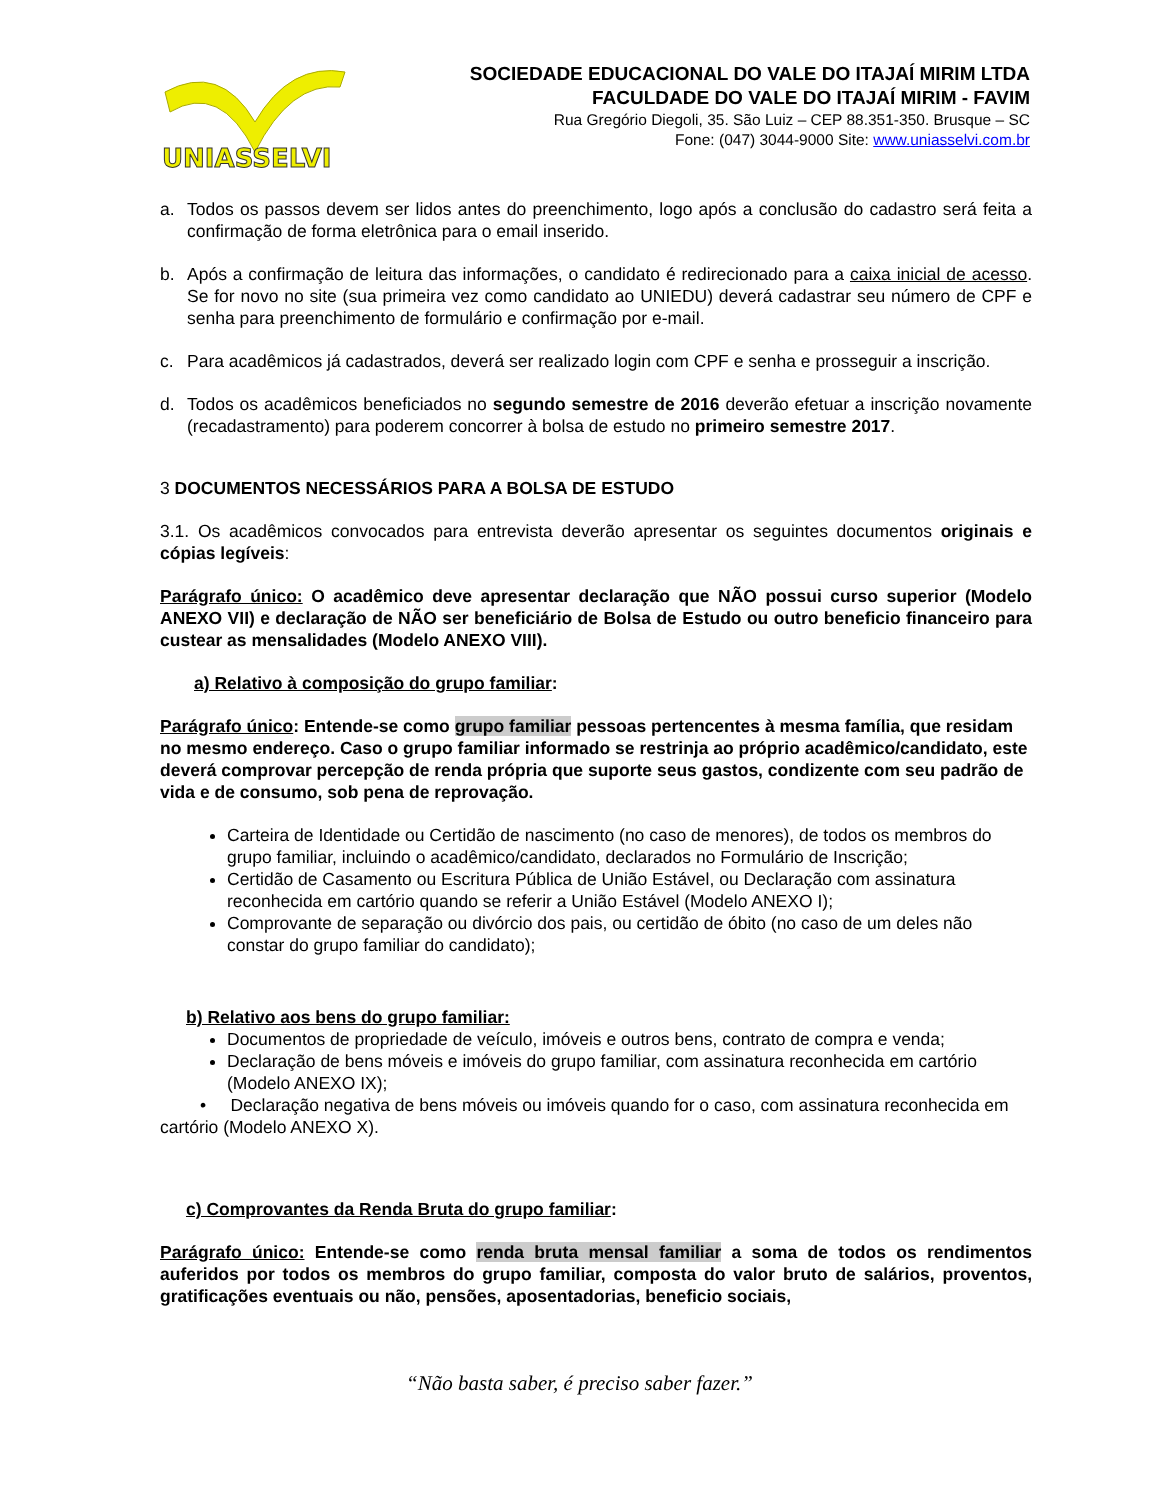UNIASSELVI
SOCIEDADE EDUCACIONAL DO VALE DO ITAJAÍ MIRIM LTDA
FACULDADE DO VALE DO ITAJAÍ MIRIM - FAVIM
Rua Gregório Diegoli, 35. São Luiz – CEP 88.351-350. Brusque – SC
Fone: (047) 3044-9000 Site: www.uniasselvi.com.br
a. Todos os passos devem ser lidos antes do preenchimento, logo após a conclusão do cadastro será feita a confirmação de forma eletrônica para o email inserido.
b. Após a confirmação de leitura das informações, o candidato é redirecionado para a caixa inicial de acesso. Se for novo no site (sua primeira vez como candidato ao UNIEDU) deverá cadastrar seu número de CPF e senha para preenchimento de formulário e confirmação por e-mail.
c. Para acadêmicos já cadastrados, deverá ser realizado login com CPF e senha e prosseguir a inscrição.
d. Todos os acadêmicos beneficiados no segundo semestre de 2016 deverão efetuar a inscrição novamente (recadastramento) para poderem concorrer à bolsa de estudo no primeiro semestre 2017.
3 DOCUMENTOS NECESSÁRIOS PARA A BOLSA DE ESTUDO
3.1. Os acadêmicos convocados para entrevista deverão apresentar os seguintes documentos originais e cópias legíveis:
Parágrafo único: O acadêmico deve apresentar declaração que NÃO possui curso superior (Modelo ANEXO VII) e declaração de NÃO ser beneficiário de Bolsa de Estudo ou outro beneficio financeiro para custear as mensalidades (Modelo ANEXO VIII).
a) Relativo à composição do grupo familiar:
Parágrafo único: Entende-se como grupo familiar pessoas pertencentes à mesma família, que residam no mesmo endereço. Caso o grupo familiar informado se restrinja ao próprio acadêmico/candidato, este deverá comprovar percepção de renda própria que suporte seus gastos, condizente com seu padrão de vida e de consumo, sob pena de reprovação.
Carteira de Identidade ou Certidão de nascimento (no caso de menores), de todos os membros do grupo familiar, incluindo o acadêmico/candidato, declarados no Formulário de Inscrição;
Certidão de Casamento ou Escritura Pública de União Estável, ou Declaração com assinatura reconhecida em cartório quando se referir a União Estável (Modelo ANEXO I);
Comprovante de separação ou divórcio dos pais, ou certidão de óbito (no caso de um deles não constar do grupo familiar do candidato);
b) Relativo aos bens do grupo familiar:
Documentos de propriedade de veículo, imóveis e outros bens, contrato de compra e venda;
Declaração de bens móveis e imóveis do grupo familiar, com assinatura reconhecida em cartório (Modelo ANEXO IX);
• Declaração negativa de bens móveis ou imóveis quando for o caso, com assinatura reconhecida em cartório (Modelo ANEXO X).
c) Comprovantes da Renda Bruta do grupo familiar:
Parágrafo único: Entende-se como renda bruta mensal familiar a soma de todos os rendimentos auferidos por todos os membros do grupo familiar, composta do valor bruto de salários, proventos, gratificações eventuais ou não, pensões, aposentadorias, beneficio sociais,
“Não basta saber, é preciso saber fazer.”